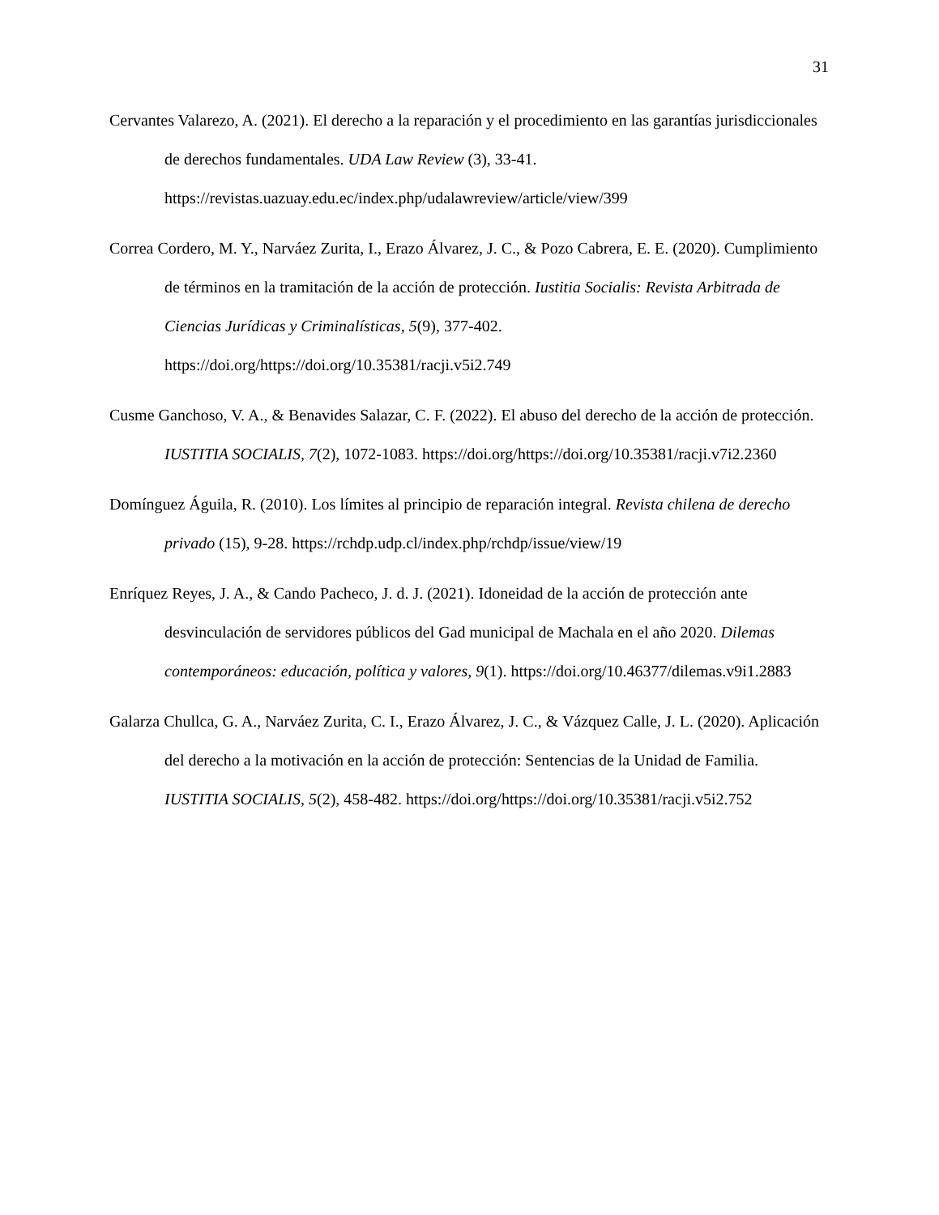31
Cervantes Valarezo, A. (2021). El derecho a la reparación y el procedimiento en las garantías jurisdiccionales de derechos fundamentales. UDA Law Review (3), 33-41. https://revistas.uazuay.edu.ec/index.php/udalawreview/article/view/399
Correa Cordero, M. Y., Narváez Zurita, I., Erazo Álvarez, J. C., & Pozo Cabrera, E. E. (2020). Cumplimiento de términos en la tramitación de la acción de protección. Iustitia Socialis: Revista Arbitrada de Ciencias Jurídicas y Criminalísticas, 5(9), 377-402. https://doi.org/https://doi.org/10.35381/racji.v5i2.749
Cusme Ganchoso, V. A., & Benavides Salazar, C. F. (2022). El abuso del derecho de la acción de protección. IUSTITIA SOCIALIS, 7(2), 1072-1083. https://doi.org/https://doi.org/10.35381/racji.v7i2.2360
Domínguez Águila, R. (2010). Los límites al principio de reparación integral. Revista chilena de derecho privado (15), 9-28. https://rchdp.udp.cl/index.php/rchdp/issue/view/19
Enríquez Reyes, J. A., & Cando Pacheco, J. d. J. (2021). Idoneidad de la acción de protección ante desvinculación de servidores públicos del Gad municipal de Machala en el año 2020. Dilemas contemporáneos: educación, política y valores, 9(1). https://doi.org/10.46377/dilemas.v9i1.2883
Galarza Chullca, G. A., Narváez Zurita, C. I., Erazo Álvarez, J. C., & Vázquez Calle, J. L. (2020). Aplicación del derecho a la motivación en la acción de protección: Sentencias de la Unidad de Familia. IUSTITIA SOCIALIS, 5(2), 458-482. https://doi.org/https://doi.org/10.35381/racji.v5i2.752